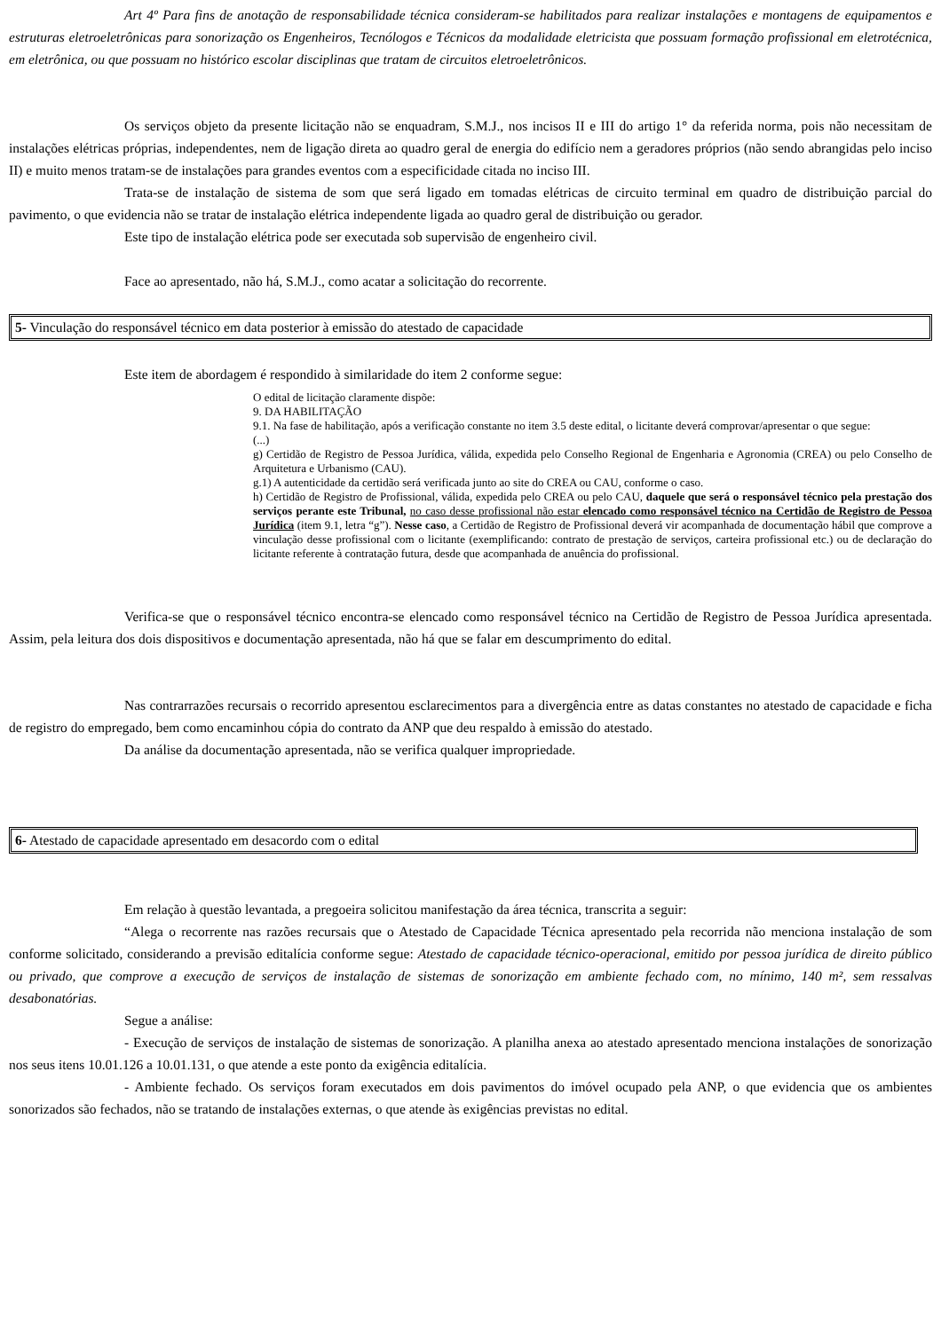Art 4º Para fins de anotação de responsabilidade técnica consideram-se habilitados para realizar instalações e montagens de equipamentos e estruturas eletroeletrônicas para sonorização os Engenheiros, Tecnólogos e Técnicos da modalidade eletricista que possuam formação profissional em eletrotécnica, em eletrônica, ou que possuam no histórico escolar disciplinas que tratam de circuitos eletroeletrônicos.
Os serviços objeto da presente licitação não se enquadram, S.M.J., nos incisos II e III do artigo 1° da referida norma, pois não necessitam de instalações elétricas próprias, independentes, nem de ligação direta ao quadro geral de energia do edifício nem a geradores próprios (não sendo abrangidas pelo inciso II) e muito menos tratam-se de instalações para grandes eventos com a especificidade citada no inciso III.
Trata-se de instalação de sistema de som que será ligado em tomadas elétricas de circuito terminal em quadro de distribuição parcial do pavimento, o que evidencia não se tratar de instalação elétrica independente ligada ao quadro geral de distribuição ou gerador.
Este tipo de instalação elétrica pode ser executada sob supervisão de engenheiro civil.
Face ao apresentado, não há, S.M.J., como acatar a solicitação do recorrente.
5- Vinculação do responsável técnico em data posterior à emissão do atestado de capacidade
Este item de abordagem é respondido à similaridade do item 2 conforme segue:
O edital de licitação claramente dispõe:
9. DA HABILITAÇÃO
9.1. Na fase de habilitação, após a verificação constante no item 3.5 deste edital, o licitante deverá comprovar/apresentar o que segue:
(...)
g) Certidão de Registro de Pessoa Jurídica, válida, expedida pelo Conselho Regional de Engenharia e Agronomia (CREA) ou pelo Conselho de Arquitetura e Urbanismo (CAU).
g.1) A autenticidade da certidão será verificada junto ao site do CREA ou CAU, conforme o caso.
h) Certidão de Registro de Profissional, válida, expedida pelo CREA ou pelo CAU, daquele que será o responsável técnico pela prestação dos serviços perante este Tribunal, no caso desse profissional não estar elencado como responsável técnico na Certidão de Registro de Pessoa Jurídica (item 9.1, letra “g”). Nesse caso, a Certidão de Registro de Profissional deverá vir acompanhada de documentação hábil que comprove a vinculação desse profissional com o licitante (exemplificando: contrato de prestação de serviços, carteira profissional etc.) ou de declaração do licitante referente à contratação futura, desde que acompanhada de anuência do profissional.
Verifica-se que o responsável técnico encontra-se elencado como responsável técnico na Certidão de Registro de Pessoa Jurídica apresentada. Assim, pela leitura dos dois dispositivos e documentação apresentada, não há que se falar em descumprimento do edital.
Nas contrarrazões recursais o recorrido apresentou esclarecimentos para a divergência entre as datas constantes no atestado de capacidade e ficha de registro do empregado, bem como encaminhou cópia do contrato da ANP que deu respaldo à emissão do atestado.
Da análise da documentação apresentada, não se verifica qualquer impropriedade.
6- Atestado de capacidade apresentado em desacordo com o edital
Em relação à questão levantada, a pregoeira solicitou manifestação da área técnica, transcrita a seguir:
“Alega o recorrente nas razões recursais que o Atestado de Capacidade Técnica apresentado pela recorrida não menciona instalação de som conforme solicitado, considerando a previsão editalícia conforme segue: Atestado de capacidade técnico-operacional, emitido por pessoa jurídica de direito público ou privado, que comprove a execução de serviços de instalação de sistemas de sonorização em ambiente fechado com, no mínimo, 140 m², sem ressalvas desabonatórias.
Segue a análise:
- Execução de serviços de instalação de sistemas de sonorização. A planilha anexa ao atestado apresentado menciona instalações de sonorização nos seus itens 10.01.126 a 10.01.131, o que atende a este ponto da exigência editalícia.
- Ambiente fechado. Os serviços foram executados em dois pavimentos do imóvel ocupado pela ANP, o que evidencia que os ambientes sonorizados são fechados, não se tratando de instalações externas, o que atende às exigências previstas no edital.